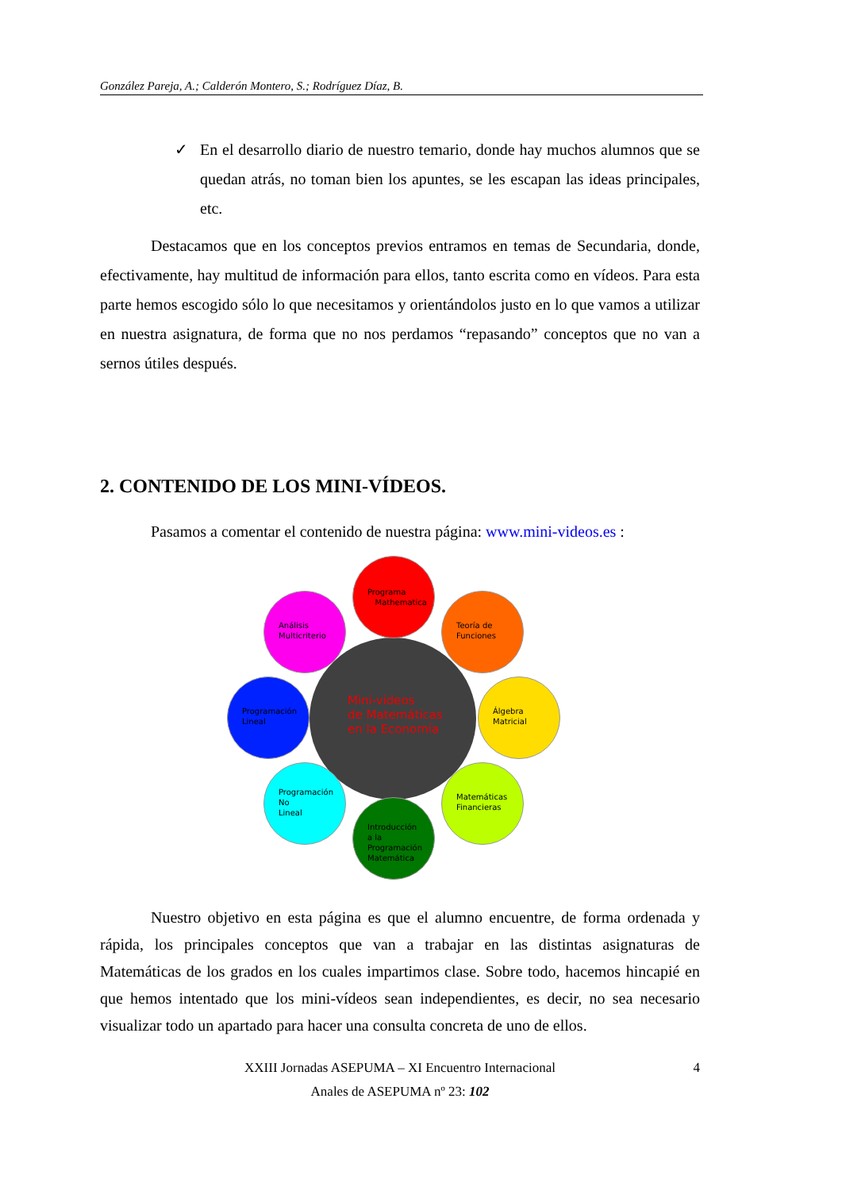González Pareja, A.; Calderón Montero, S.; Rodríguez Díaz, B.
✓ En el desarrollo diario de nuestro temario, donde hay muchos alumnos que se quedan atrás, no toman bien los apuntes, se les escapan las ideas principales, etc.
Destacamos que en los conceptos previos entramos en temas de Secundaria, donde, efectivamente, hay multitud de información para ellos, tanto escrita como en vídeos. Para esta parte hemos escogido sólo lo que necesitamos y orientándolos justo en lo que vamos a utilizar en nuestra asignatura, de forma que no nos perdamos “repasando” conceptos que no van a sernos útiles después.
2. CONTENIDO DE LOS MINI-VÍDEOS.
Pasamos a comentar el contenido de nuestra página: www.mini-videos.es :
Mini-videos
de Matemáticas
en la Economía
Programa
Mathematica
Teoría de
Funciones
Álgebra
Matricial
Matemáticas
Financieras
Introducción
a la
Programación
Matemática
Programación
No
Lineal
Programación
Lineal
Análisis
Multicriterio
Nuestro objetivo en esta página es que el alumno encuentre, de forma ordenada y rápida, los principales conceptos que van a trabajar en las distintas asignaturas de Matemáticas de los grados en los cuales impartimos clase. Sobre todo, hacemos hincapié en que hemos intentado que los mini-vídeos sean independientes, es decir, no sea necesario visualizar todo un apartado para hacer una consulta concreta de uno de ellos.
XXIII Jornadas ASEPUMA – XI Encuentro Internacional 4
Anales de ASEPUMA nº 23: 102